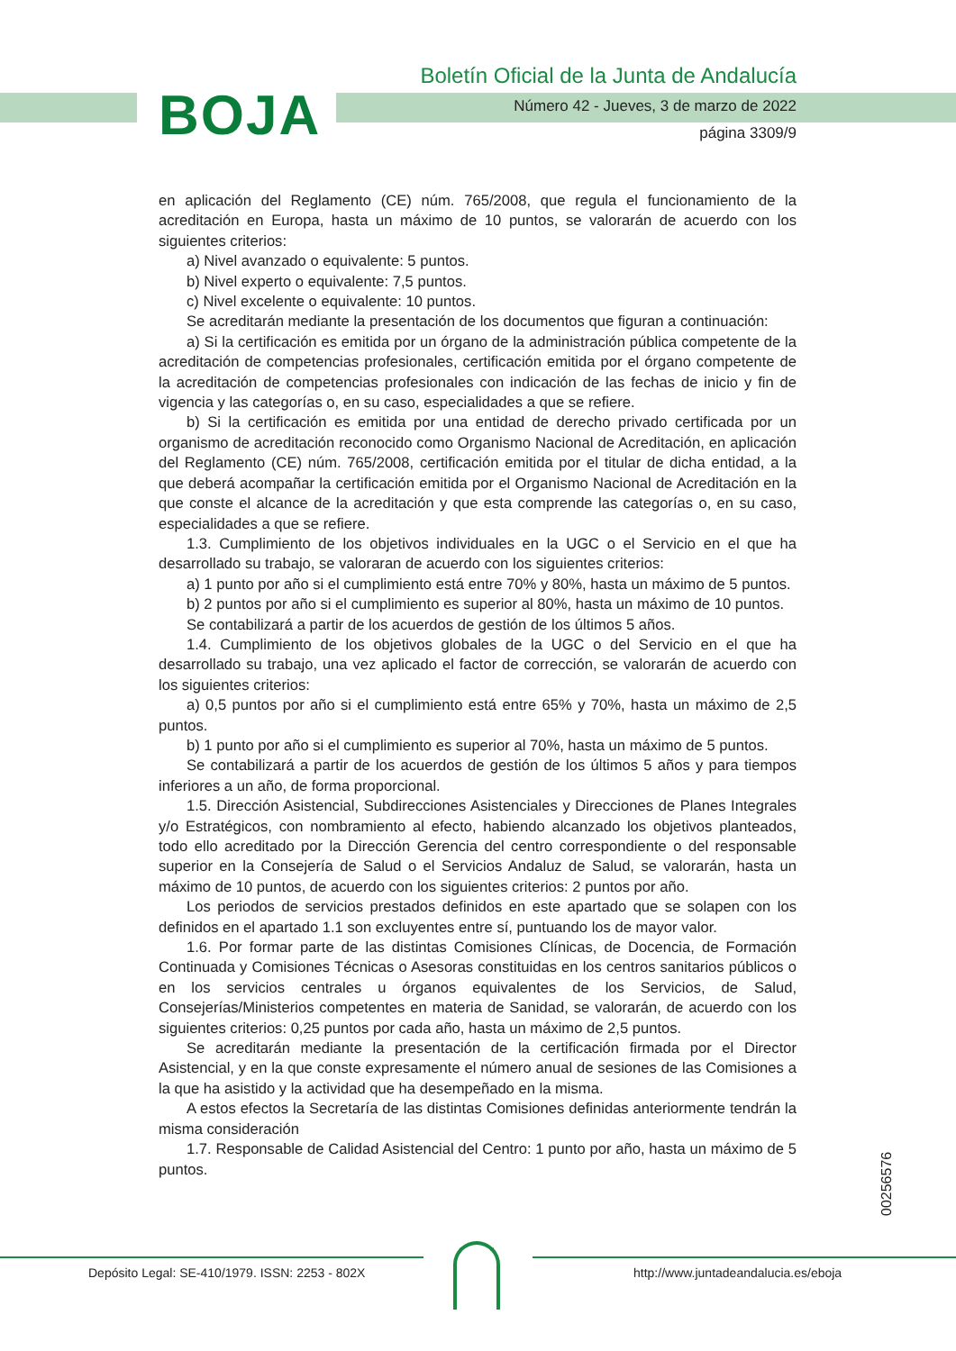BOJA
Boletín Oficial de la Junta de Andalucía
Número 42 - Jueves, 3 de marzo de 2022
página 3309/9
en aplicación del Reglamento (CE) núm. 765/2008, que regula el funcionamiento de la acreditación en Europa, hasta un máximo de 10 puntos, se valorarán de acuerdo con los siguientes criterios:
a) Nivel avanzado o equivalente: 5 puntos.
b) Nivel experto o equivalente: 7,5 puntos.
c) Nivel excelente o equivalente: 10 puntos.
Se acreditarán mediante la presentación de los documentos que figuran a continuación:
a) Si la certificación es emitida por un órgano de la administración pública competente de la acreditación de competencias profesionales, certificación emitida por el órgano competente de la acreditación de competencias profesionales con indicación de las fechas de inicio y fin de vigencia y las categorías o, en su caso, especialidades a que se refiere.
b) Si la certificación es emitida por una entidad de derecho privado certificada por un organismo de acreditación reconocido como Organismo Nacional de Acreditación, en aplicación del Reglamento (CE) núm. 765/2008, certificación emitida por el titular de dicha entidad, a la que deberá acompañar la certificación emitida por el Organismo Nacional de Acreditación en la que conste el alcance de la acreditación y que esta comprende las categorías o, en su caso, especialidades a que se refiere.
1.3. Cumplimiento de los objetivos individuales en la UGC o el Servicio en el que ha desarrollado su trabajo, se valoraran de acuerdo con los siguientes criterios:
a) 1 punto por año si el cumplimiento está entre 70% y 80%, hasta un máximo de 5 puntos.
b) 2 puntos por año si el cumplimiento es superior al 80%, hasta un máximo de 10 puntos.
Se contabilizará a partir de los acuerdos de gestión de los últimos 5 años.
1.4. Cumplimiento de los objetivos globales de la UGC o del Servicio en el que ha desarrollado su trabajo, una vez aplicado el factor de corrección, se valorarán de acuerdo con los siguientes criterios:
a) 0,5 puntos por año si el cumplimiento está entre 65% y 70%, hasta un máximo de 2,5 puntos.
b) 1 punto por año si el cumplimiento es superior al 70%, hasta un máximo de 5 puntos.
Se contabilizará a partir de los acuerdos de gestión de los últimos 5 años y para tiempos inferiores a un año, de forma proporcional.
1.5. Dirección Asistencial, Subdirecciones Asistenciales y Direcciones de Planes Integrales y/o Estratégicos, con nombramiento al efecto, habiendo alcanzado los objetivos planteados, todo ello acreditado por la Dirección Gerencia del centro correspondiente o del responsable superior en la Consejería de Salud o el Servicios Andaluz de Salud, se valorarán, hasta un máximo de 10 puntos, de acuerdo con los siguientes criterios: 2 puntos por año.
Los periodos de servicios prestados definidos en este apartado que se solapen con los definidos en el apartado 1.1 son excluyentes entre sí, puntuando los de mayor valor.
1.6. Por formar parte de las distintas Comisiones Clínicas, de Docencia, de Formación Continuada y Comisiones Técnicas o Asesoras constituidas en los centros sanitarios públicos o en los servicios centrales u órganos equivalentes de los Servicios, de Salud, Consejerías/Ministerios competentes en materia de Sanidad, se valorarán, de acuerdo con los siguientes criterios: 0,25 puntos por cada año, hasta un máximo de 2,5 puntos.
Se acreditarán mediante la presentación de la certificación firmada por el Director Asistencial, y en la que conste expresamente el número anual de sesiones de las Comisiones a la que ha asistido y la actividad que ha desempeñado en la misma.
A estos efectos la Secretaría de las distintas Comisiones definidas anteriormente tendrán la misma consideración
1.7. Responsable de Calidad Asistencial del Centro: 1 punto por año, hasta un máximo de 5 puntos.
00256576
Depósito Legal: SE-410/1979. ISSN: 2253 - 802X http://www.juntadeandalucia.es/eboja